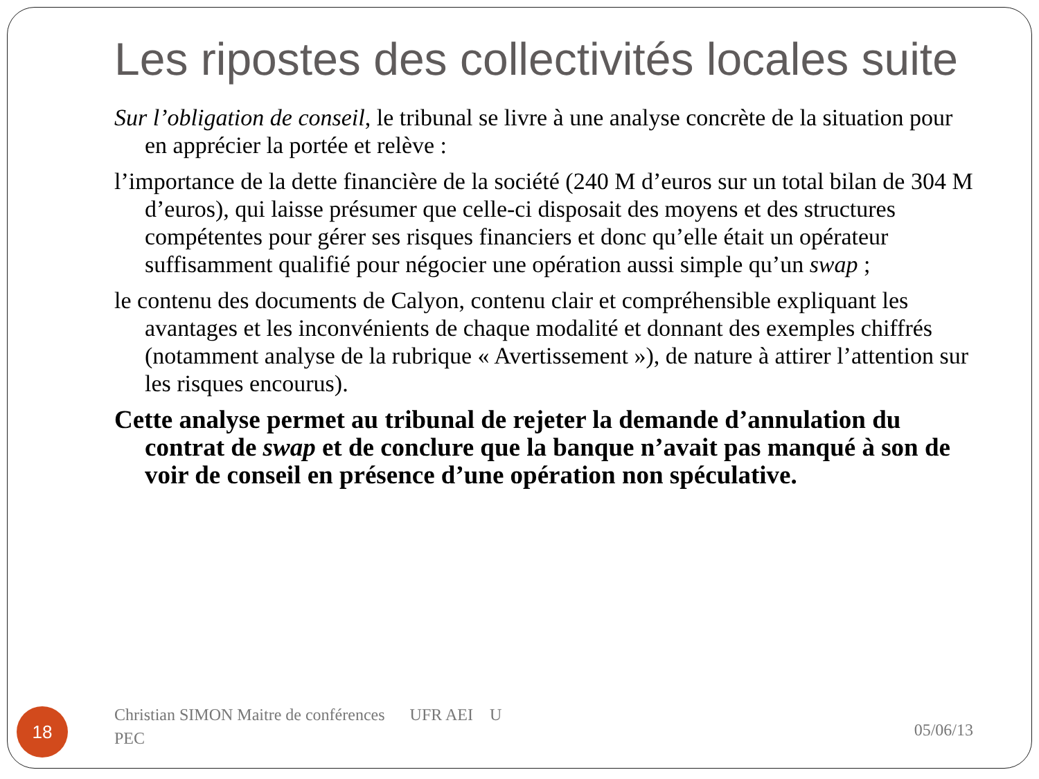Les ripostes des collectivités locales suite
Sur l’obligation de conseil, le tribunal se livre à une analyse concrète de la situation pour en apprécier la portée et relève :
l’importance de la dette financière de la société (240 M d’euros sur un total bilan de 304 M d’euros), qui laisse présumer que celle-ci disposait des moyens et des structures compétentes pour gérer ses risques financiers et donc qu’elle était un opérateur suffisamment qualifié pour négocier une opération aussi simple qu’un swap ;
le contenu des documents de Calyon, contenu clair et compréhensible expliquant les avantages et les inconvénients de chaque modalité et donnant des exemples chiffrés (notamment analyse de la rubrique « Avertissement »), de nature à attirer l’attention sur les risques encourus).
Cette analyse permet au tribunal de rejeter la demande d’annulation du contrat de swap et de conclure que la banque n’avait pas manqué à son de voir de conseil en présence d’une opération non spéculative.
18
Christian SIMON Maitre de conférences UFR AEI U
PEC
05/06/13